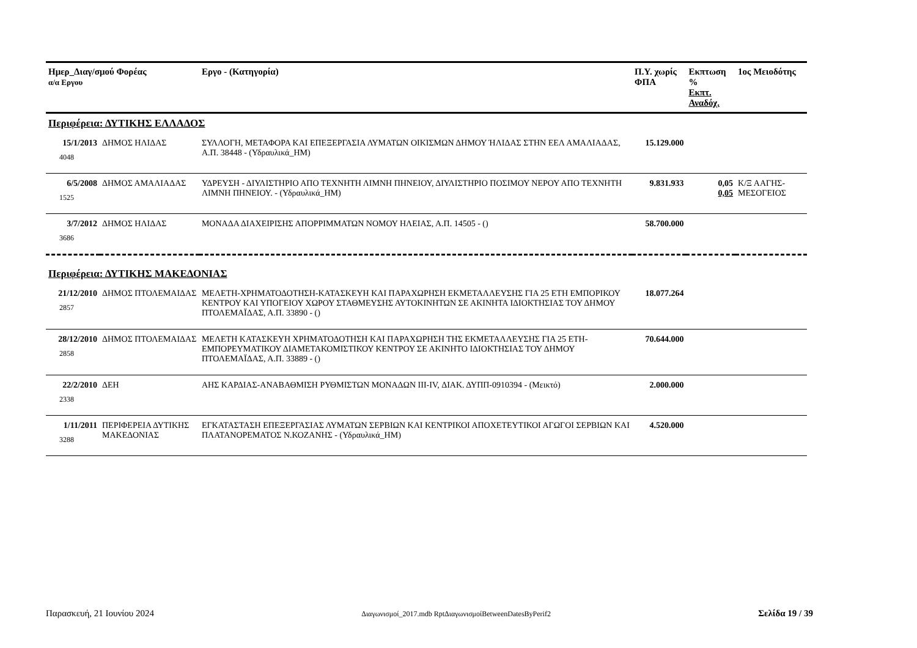| Ημερ_Διαγ/σμού Φορέας α/α Εργου | | Εργο - (Κατηγορία) | Π.Υ. χωρίς ΦΠΑ | Εκπτωση % Εκπτ. Αναδόχ. | 1ος Μειοδότης |
| --- | --- | --- | --- | --- | --- |
| Περιφέρεια: ΔΥΤΙΚΗΣ ΕΛΛΑΔΟΣ | | | | | |
| 15/1/2013 4048 | ΔΗΜΟΣ ΗΛΙΔΑΣ | ΣΥΛΛΟΓΗ, ΜΕΤΑΦΟΡΑ ΚΑΙ ΕΠΕΞΕΡΓΑΣΙΑ ΛΥΜΑΤΩΝ ΟΙΚΙΣΜΩΝ ΔΗΜΟΥ ΉΛΙΔΑΣ ΣΤΗΝ ΕΕΛ ΑΜΑΛΙΑΔΑΣ, Α.Π. 38448 - (Υδραυλικά_ΗΜ) | 15.129.000 | | |
| 6/5/2008 1525 | ΔΗΜΟΣ ΑΜΑΛΙΑΔΑΣ | ΥΔΡΕΥΣΗ - ΔΙΥΛΙΣΤΗΡΙΟ ΑΠΟ ΤΕΧΝΗΤΗ ΛΙΜΝΗ ΠΗΝΕΙΟΥ, ΔΙΥΛΙΣΤΗΡΙΟ ΠΟΣΙΜΟΥ ΝΕΡΟΥ ΑΠΟ ΤΕΧΝΗΤΗ ΛΙΜΝΗ ΠΗΝΕΙΟΥ. - (Υδραυλικά_ΗΜ) | 9.831.933 | 0,05 0,05 | Κ/Ξ ΑΑΓΗΣ-ΜΕΣΟΓΕΙΟΣ |
| 3/7/2012 3686 | ΔΗΜΟΣ ΗΛΙΔΑΣ | ΜΟΝΑΔΑ ΔΙΑΧΕΙΡΙΣΗΣ ΑΠΟΡΡΙΜΜΑΤΩΝ ΝΟΜΟΥ ΗΛΕΙΑΣ, Α.Π. 14505 - () | 58.700.000 | | |
| Περιφέρεια: ΔΥΤΙΚΗΣ ΜΑΚΕΔΟΝΙΑΣ | | | | | |
| 21/12/2010 2857 | ΔΗΜΟΣ ΠΤΟΛΕΜΑΙΔΑΣ | ΜΕΛΕΤΗ-ΧΡΗΜΑΤΟΔΟΤΗΣΗ-ΚΑΤΑΣΚΕΥΗ ΚΑΙ ΠΑΡΑΧΩΡΗΣΗ ΕΚΜΕΤΑΛΛΕΥΣΗΣ ΓΙΑ 25 ΕΤΗ ΕΜΠΟΡΙΚΟΥ ΚΕΝΤΡΟΥ ΚΑΙ ΥΠΟΓΕΙΟΥ ΧΩΡΟΥ ΣΤΑΘΜΕΥΣΗΣ ΑΥΤΟΚΙΝΗΤΩΝ ΣΕ ΑΚΙΝΗΤΑ ΙΔΙΟΚΤΗΣΙΑΣ ΤΟΥ ΔΗΜΟΥ ΠΤΟΛΕΜΑΪΔΑΣ, Α.Π. 33890 - () | 18.077.264 | | |
| 28/12/2010 2858 | ΔΗΜΟΣ ΠΤΟΛΕΜΑΙΔΑΣ | ΜΕΛΕΤΗ ΚΑΤΑΣΚΕΥΗ ΧΡΗΜΑΤΟΔΟΤΗΣΗ ΚΑΙ ΠΑΡΑΧΩΡΗΣΗ ΤΗΣ ΕΚΜΕΤΑΛΛΕΥΣΗΣ ΓΙΑ 25 ΕΤΗ-ΕΜΠΟΡΕΥΜΑΤΙΚΟΥ ΔΙΑΜΕΤΑΚΟΜΙΣΤΙΚΟΥ ΚΕΝΤΡΟΥ ΣΕ ΑΚΙΝΗΤΟ ΙΔΙΟΚΤΗΣΙΑΣ ΤΟΥ ΔΗΜΟΥ ΠΤΟΛΕΜΑΪΔΑΣ, Α.Π. 33889 - () | 70.644.000 | | |
| 22/2/2010 2338 | ΔΕΗ | ΑΗΣ ΚΑΡΔΙΑΣ-ΑΝΑΒΑΘΜΙΣΗ ΡΥΘΜΙΣΤΩΝ ΜΟΝΑΔΩΝ ΙΙΙ-ΙV, ΔΙΑΚ. ΔΥΠΠ-0910394 - (Μεικτό) | 2.000.000 | | |
| 1/11/2011 3288 | ΠΕΡΙΦΕΡΕΙΑ ΔΥΤΙΚΗΣ ΜΑΚΕΔΟΝΙΑΣ | ΕΓΚΑΤΑΣΤΑΣΗ ΕΠΕΞΕΡΓΑΣΙΑΣ ΛΥΜΑΤΩΝ ΣΕΡΒΙΩΝ ΚΑΙ ΚΕΝΤΡΙΚΟΙ ΑΠΟΧΕΤΕΥΤΙΚΟΙ ΑΓΩΓΟΙ ΣΕΡΒΙΩΝ ΚΑΙ ΠΛΑΤΑΝΟΡΕΜΑΤΟΣ Ν.ΚΟΖΑΝΗΣ - (Υδραυλικά_ΗΜ) | 4.520.000 | | |
Παρασκευή, 21 Ιουνίου 2024 Διαγωνισμοί_2017.mdb RptΔιαγωνισμοίBetweenDatesByPerif2 Σελίδα 19 / 39